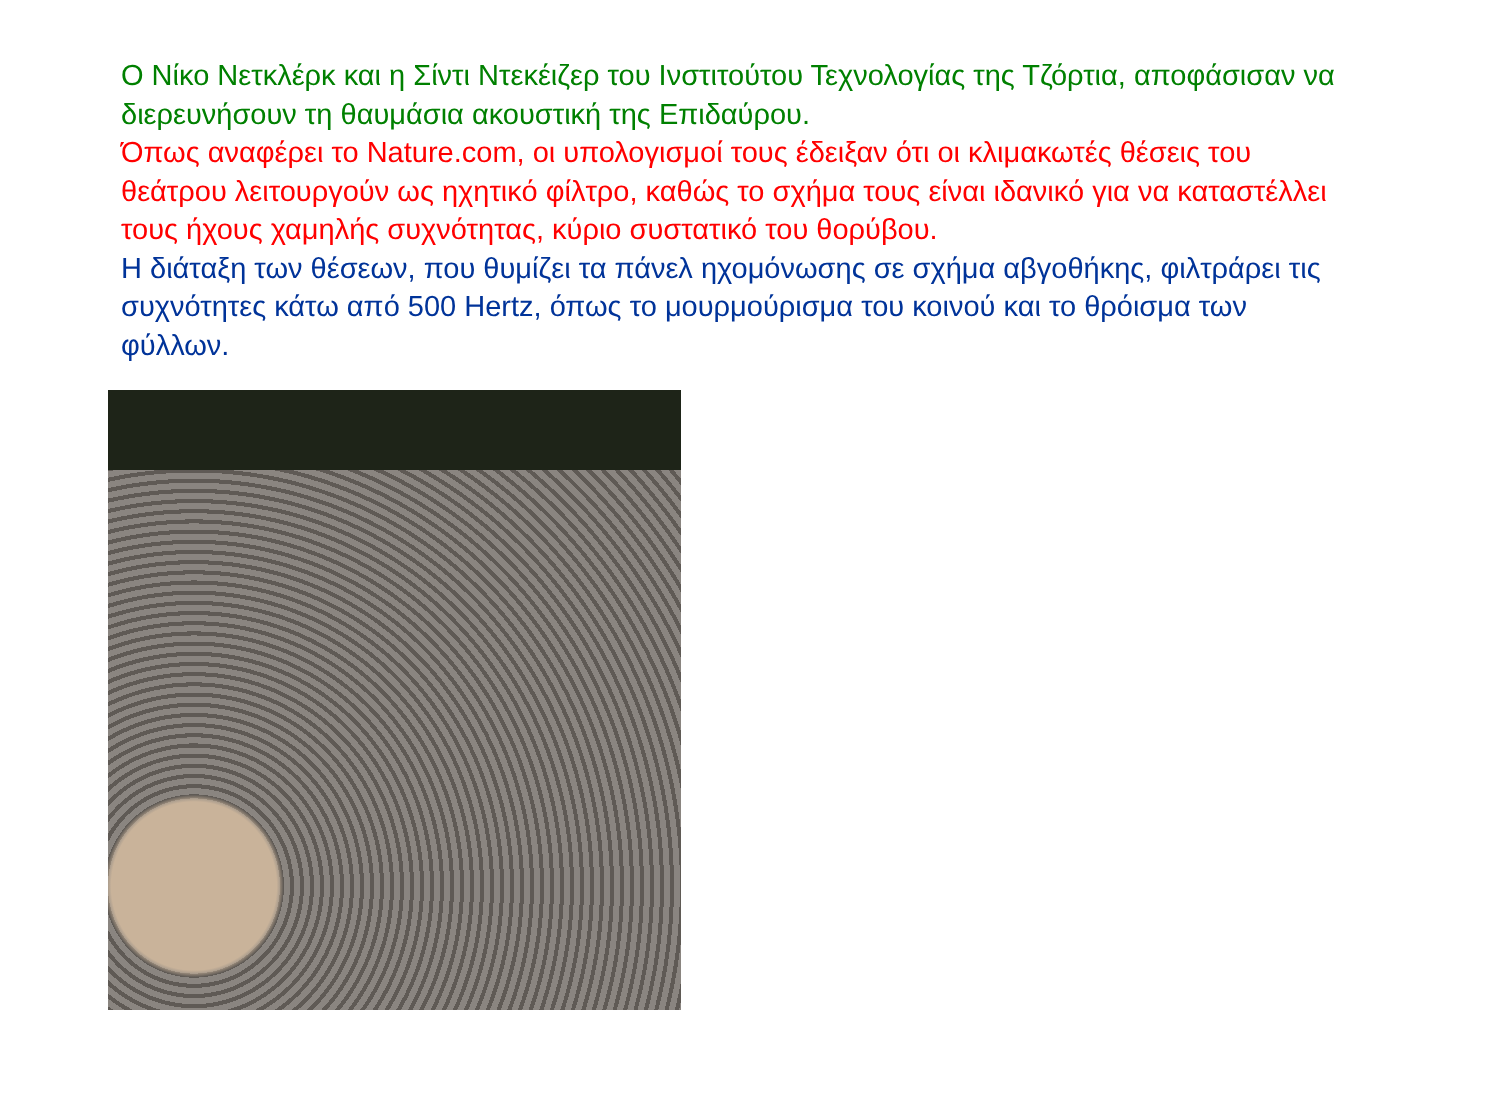Ο Νίκο Νετκλέρκ και η Σίντι Ντεκέιζερ του Ινστιτούτου Τεχνολογίας της Τζόρτια, αποφάσισαν να διερευνήσουν τη θαυμάσια ακουστική της Επιδαύρου.
Όπως αναφέρει το Nature.com, οι υπολογισμοί τους έδειξαν ότι οι κλιμακωτές θέσεις του θεάτρου λειτουργούν ως ηχητικό φίλτρο, καθώς το σχήμα τους είναι ιδανικό για να καταστέλλει τους ήχους χαμηλής συχνότητας, κύριο συστατικό του θορύβου.
Η διάταξη των θέσεων, που θυμίζει τα πάνελ ηχομόνωσης σε σχήμα αβγοθήκης, φιλτράρει τις συχνότητες κάτω από 500 Hertz, όπως το μουρμούρισμα του κοινού και το θρόισμα των φύλλων.